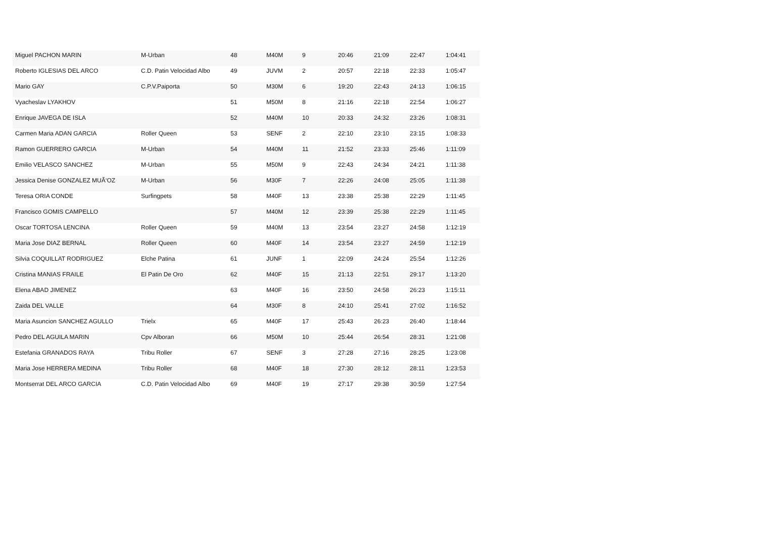| Miguel PACHON MARIN | M-Urban | 48 | M40M | 9 | 20:46 | 21:09 | 22:47 | 1:04:41 |
| Roberto IGLESIAS DEL ARCO | C.D. Patin Velocidad Albo | 49 | JUVM | 2 | 20:57 | 22:18 | 22:33 | 1:05:47 |
| Mario GAY | C.P.V.Paiporta | 50 | M30M | 6 | 19:20 | 22:43 | 24:13 | 1:06:15 |
| Vyacheslav LYAKHOV | | 51 | M50M | 8 | 21:16 | 22:18 | 22:54 | 1:06:27 |
| Enrique JAVEGA DE ISLA | | 52 | M40M | 10 | 20:33 | 24:32 | 23:26 | 1:08:31 |
| Carmen Maria ADAN GARCIA | Roller Queen | 53 | SENF | 2 | 22:10 | 23:10 | 23:15 | 1:08:33 |
| Ramon GUERRERO GARCIA | M-Urban | 54 | M40M | 11 | 21:52 | 23:33 | 25:46 | 1:11:09 |
| Emilio VELASCO SANCHEZ | M-Urban | 55 | M50M | 9 | 22:43 | 24:34 | 24:21 | 1:11:38 |
| Jessica Denise GONZALEZ MUÃ‘OZ | M-Urban | 56 | M30F | 7 | 22:26 | 24:08 | 25:05 | 1:11:38 |
| Teresa ORIA CONDE | Surfingpets | 58 | M40F | 13 | 23:38 | 25:38 | 22:29 | 1:11:45 |
| Francisco GOMIS CAMPELLO | | 57 | M40M | 12 | 23:39 | 25:38 | 22:29 | 1:11:45 |
| Oscar TORTOSA LENCINA | Roller Queen | 59 | M40M | 13 | 23:54 | 23:27 | 24:58 | 1:12:19 |
| Maria Jose DIAZ BERNAL | Roller Queen | 60 | M40F | 14 | 23:54 | 23:27 | 24:59 | 1:12:19 |
| Silvia COQUILLAT RODRIGUEZ | Elche Patina | 61 | JUNF | 1 | 22:09 | 24:24 | 25:54 | 1:12:26 |
| Cristina MANIAS FRAILE | El Patin De Oro | 62 | M40F | 15 | 21:13 | 22:51 | 29:17 | 1:13:20 |
| Elena ABAD JIMENEZ | | 63 | M40F | 16 | 23:50 | 24:58 | 26:23 | 1:15:11 |
| Zaida DEL VALLE | | 64 | M30F | 8 | 24:10 | 25:41 | 27:02 | 1:16:52 |
| Maria Asuncion SANCHEZ AGULLO | Trielx | 65 | M40F | 17 | 25:43 | 26:23 | 26:40 | 1:18:44 |
| Pedro DEL AGUILA MARIN | Cpv Alboran | 66 | M50M | 10 | 25:44 | 26:54 | 28:31 | 1:21:08 |
| Estefania GRANADOS RAYA | Tribu Roller | 67 | SENF | 3 | 27:28 | 27:16 | 28:25 | 1:23:08 |
| Maria Jose HERRERA MEDINA | Tribu Roller | 68 | M40F | 18 | 27:30 | 28:12 | 28:11 | 1:23:53 |
| Montserrat DEL ARCO GARCIA | C.D. Patin Velocidad Albo | 69 | M40F | 19 | 27:17 | 29:38 | 30:59 | 1:27:54 |